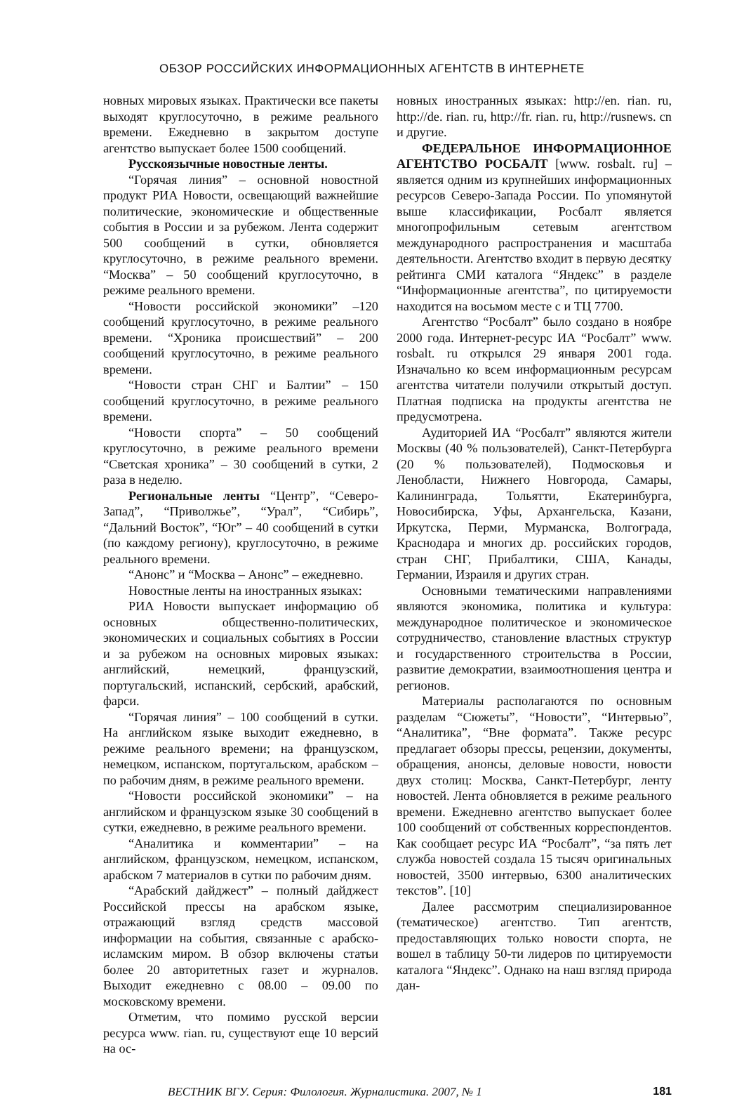ОБЗОР РОССИЙСКИХ ИНФОРМАЦИОННЫХ АГЕНТСТВ В ИНТЕРНЕТЕ
новных мировых языках. Практически все пакеты выходят круглосуточно, в режиме реального времени. Ежедневно в закрытом доступе агентство выпускает более 1500 сообщений.
Русскоязычные новостные ленты.
“Горячая линия” – основной новостной продукт РИА Новости, освещающий важнейшие политические, экономические и общественные события в России и за рубежом. Лента содержит 500 сообщений в сутки, обновляется круглосуточно, в режиме реального времени. “Москва” – 50 сообщений круглосуточно, в режиме реального времени.
“Новости российской экономики” –120 сообщений круглосуточно, в режиме реального времени. “Хроника происшествий” – 200 сообщений круглосуточно, в режиме реального времени.
“Новости стран СНГ и Балтии” – 150 сообщений круглосуточно, в режиме реального времени.
“Новости спорта” – 50 сообщений круглосуточно, в режиме реального времени “Светская хроника” – 30 сообщений в сутки, 2 раза в неделю.
Региональные ленты “Центр”, “Северо-Запад”, “Приволжье”, “Урал”, “Сибирь”, “Дальний Восток”, “Юг” – 40 сообщений в сутки (по каждому региону), круглосуточно, в режиме реального времени.
“Анонс” и “Москва – Анонс” – ежедневно.
Новостные ленты на иностранных языках:
РИА Новости выпускает информацию об основных общественно-политических, экономических и социальных событиях в России и за рубежом на основных мировых языках: английский, немецкий, французский, португальский, испанский, сербский, арабский, фарси.
“Горячая линия” – 100 сообщений в сутки. На английском языке выходит ежедневно, в режиме реального времени; на французском, немецком, испанском, португальском, арабском – по рабочим дням, в режиме реального времени.
“Новости российской экономики” – на английском и французском языке 30 сообщений в сутки, ежедневно, в режиме реального времени.
“Аналитика и комментарии” – на английском, французском, немецком, испанском, арабском 7 материалов в сутки по рабочим дням.
“Арабский дайджест” – полный дайджест Российской прессы на арабском языке, отражающий взгляд средств массовой информации на события, связанные с арабско-исламским миром. В обзор включены статьи более 20 авторитетных газет и журналов. Выходит ежедневно с 08.00 – 09.00 по московскому времени.
Отметим, что помимо русской версии ресурса www. rian. ru, существуют еще 10 версий на ос-
новных иностранных языках: http://en. rian. ru, http://de. rian. ru, http://fr. rian. ru, http://rusnews. cn и другие.
ФЕДЕРАЛЬНОЕ ИНФОРМАЦИОННОЕ АГЕНТСТВО РОСБАЛТ [www. rosbalt. ru] – является одним из крупнейших информационных ресурсов Северо-Запада России. По упомянутой выше классификации, Росбалт является многопрофильным сетевым агентством международного распространения и масштаба деятельности. Агентство входит в первую десятку рейтинга СМИ каталога “Яндекс” в разделе “Информационные агентства”, по цитируемости находится на восьмом месте с и ТЦ 7700.
Агентство “Росбалт” было создано в ноябре 2000 года. Интернет-ресурс ИА “Росбалт” www. rosbalt. ru открылся 29 января 2001 года. Изначально ко всем информационным ресурсам агентства читатели получили открытый доступ. Платная подписка на продукты агентства не предусмотрена.
Аудиторией ИА “Росбалт” являются жители Москвы (40 % пользователей), Санкт-Петербурга (20 % пользователей), Подмосковья и Ленобласти, Нижнего Новгорода, Самары, Калининграда, Тольятти, Екатеринбурга, Новосибирска, Уфы, Архангельска, Казани, Иркутска, Перми, Мурманска, Волгограда, Краснодара и многих др. российских городов, стран СНГ, Прибалтики, США, Канады, Германии, Израиля и других стран.
Основными тематическими направлениями являются экономика, политика и культура: международное политическое и экономическое сотрудничество, становление властных структур и государственного строительства в России, развитие демократии, взаимоотношения центра и регионов.
Материалы располагаются по основным разделам “Сюжеты”, “Новости”, “Интервью”, “Аналитика”, “Вне формата”. Также ресурс предлагает обзоры прессы, рецензии, документы, обращения, анонсы, деловые новости, новости двух столиц: Москва, Санкт-Петербург, ленту новостей. Лента обновляется в режиме реального времени. Ежедневно агентство выпускает более 100 сообщений от собственных корреспондентов. Как сообщает ресурс ИА “Росбалт”, “за пять лет служба новостей создала 15 тысяч оригинальных новостей, 3500 интервью, 6300 аналитических текстов”. [10]
Далее рассмотрим специализированное (тематическое) агентство. Тип агентств, предоставляющих только новости спорта, не вошел в таблицу 50-ти лидеров по цитируемости каталога “Яндекс”. Однако на наш взгляд природа дан-
ВЕСТНИК ВГУ. Серия: Филология. Журналистика. 2007, № 1 181